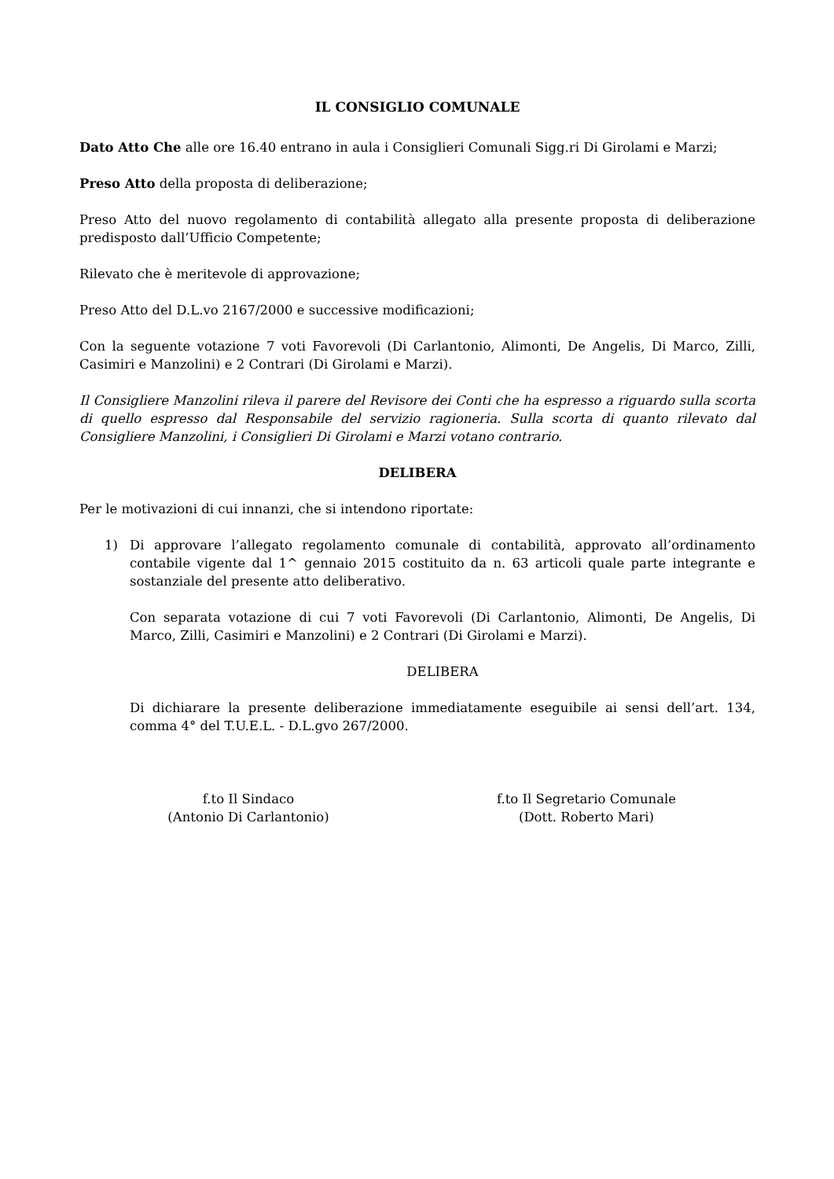IL CONSIGLIO COMUNALE
Dato Atto Che alle ore 16.40 entrano in aula i Consiglieri Comunali Sigg.ri Di Girolami e Marzi;
Preso Atto della proposta di deliberazione;
Preso Atto del nuovo regolamento di contabilità allegato alla presente proposta di deliberazione predisposto dall’Ufficio Competente;
Rilevato che è meritevole di approvazione;
Preso Atto del D.L.vo 2167/2000 e successive modificazioni;
Con la seguente votazione 7 voti Favorevoli (Di Carlantonio, Alimonti, De Angelis, Di Marco, Zilli, Casimiri e Manzolini) e 2 Contrari (Di Girolami e Marzi).
Il Consigliere Manzolini rileva il parere del Revisore dei Conti che ha espresso a riguardo sulla scorta di quello espresso dal Responsabile del servizio ragioneria. Sulla scorta di quanto rilevato dal Consigliere Manzolini, i Consiglieri Di Girolami e Marzi votano contrario.
DELIBERA
Per le motivazioni di cui innanzi, che si intendono riportate:
1) Di approvare l’allegato regolamento comunale di contabilità, approvato all’ordinamento contabile vigente dal 1^ gennaio 2015 costituito da n. 63 articoli quale parte integrante e sostanziale del presente atto deliberativo.
Con separata votazione di cui 7 voti Favorevoli (Di Carlantonio, Alimonti, De Angelis, Di Marco, Zilli, Casimiri e Manzolini) e 2 Contrari (Di Girolami e Marzi).
DELIBERA
Di dichiarare la presente deliberazione immediatamente eseguibile ai sensi dell’art. 134, comma 4° del T.U.E.L. - D.L.gvo 267/2000.
f.to Il Sindaco
(Antonio Di Carlantonio)
f.to Il Segretario Comunale
(Dott. Roberto Mari)